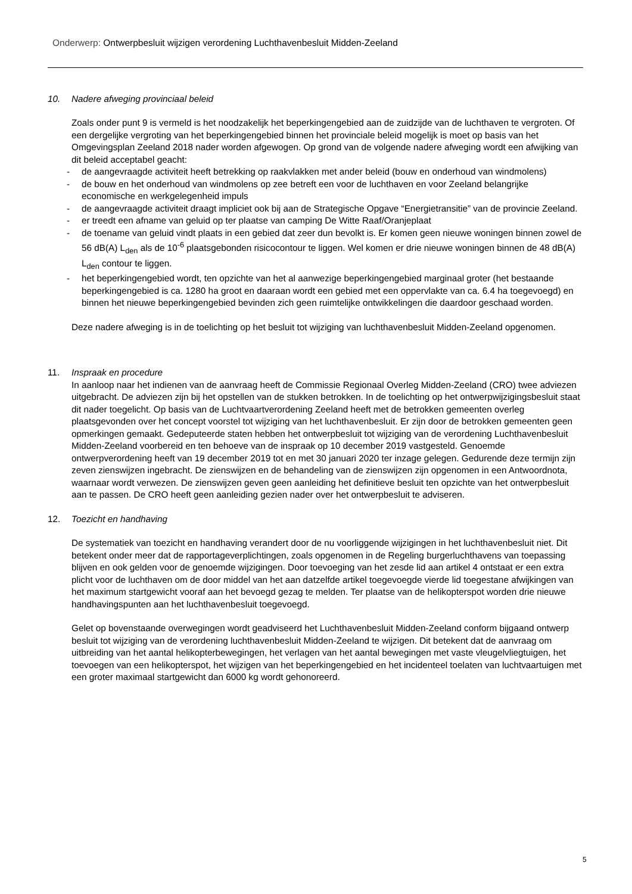Onderwerp: Ontwerpbesluit wijzigen verordening Luchthavenbesluit Midden-Zeeland
10. Nadere afweging provinciaal beleid
Zoals onder punt 9 is vermeld is het noodzakelijk het beperkingengebied aan de zuidzijde van de luchthaven te vergroten. Of een dergelijke vergroting van het beperkingengebied binnen het provinciale beleid mogelijk is moet op basis van het Omgevingsplan Zeeland 2018 nader worden afgewogen. Op grond van de volgende nadere afweging wordt een afwijking van dit beleid acceptabel geacht:
- de aangevraagde activiteit heeft betrekking op raakvlakken met ander beleid (bouw en onderhoud van windmolens)
- de bouw en het onderhoud van windmolens op zee betreft een voor de luchthaven en voor Zeeland belangrijke economische en werkgelegenheid impuls
- de aangevraagde activiteit draagt impliciet ook bij aan de Strategische Opgave “Energietransitie” van de provincie Zeeland.
- er treedt een afname van geluid op ter plaatse van camping De Witte Raaf/Oranjeplaat
- de toename van geluid vindt plaats in een gebied dat zeer dun bevolkt is. Er komen geen nieuwe woningen binnen zowel de 56 dB(A) L<sub>den</sub> als de 10<sup>-6</sup> plaatsgebonden risicocontour te liggen. Wel komen er drie nieuwe woningen binnen de 48 dB(A) L<sub>den</sub> contour te liggen.
- het beperkingengebied wordt, ten opzichte van het al aanwezige beperkingengebied marginaal groter (het bestaande beperkingengebied is ca. 1280 ha groot en daaraan wordt een gebied met een oppervlakte van ca. 6.4 ha toegevoegd) en binnen het nieuwe beperkingengebied bevinden zich geen ruimtelijke ontwikkelingen die daardoor geschaad worden.
Deze nadere afweging is in de toelichting op het besluit tot wijziging van luchthavenbesluit Midden-Zeeland opgenomen.
11. Inspraak en procedure
In aanloop naar het indienen van de aanvraag heeft de Commissie Regionaal Overleg Midden-Zeeland (CRO) twee adviezen uitgebracht. De adviezen zijn bij het opstellen van de stukken betrokken. In de toelichting op het ontwerpwijzigingsbesluit staat dit nader toegelicht. Op basis van de Luchtvaartverordening Zeeland heeft met de betrokken gemeenten overleg plaatsgevonden over het concept voorstel tot wijziging van het luchthavenbesluit. Er zijn door de betrokken gemeenten geen opmerkingen gemaakt. Gedeputeerde staten hebben het ontwerpbesluit tot wijziging van de verordening Luchthavenbesluit Midden-Zeeland voorbereid en ten behoeve van de inspraak op 10 december 2019 vastgesteld. Genoemde ontwerpverordening heeft van 19 december 2019 tot en met 30 januari 2020 ter inzage gelegen. Gedurende deze termijn zijn zeven zienswijzen ingebracht. De zienswijzen en de behandeling van de zienswijzen zijn opgenomen in een Antwoordnota, waarnaar wordt verwezen. De zienswijzen geven geen aanleiding het definitieve besluit ten opzichte van het ontwerpbesluit aan te passen. De CRO heeft geen aanleiding gezien nader over het ontwerpbesluit te adviseren.
12. Toezicht en handhaving
De systematiek van toezicht en handhaving verandert door de nu voorliggende wijzigingen in het luchthavenbesluit niet. Dit betekent onder meer dat de rapportageverplichtingen, zoals opgenomen in de Regeling burgerluchthavens van toepassing blijven en ook gelden voor de genoemde wijzigingen. Door toevoeging van het zesde lid aan artikel 4 ontstaat er een extra plicht voor de luchthaven om de door middel van het aan datzelfde artikel toegevoegde vierde lid toegestane afwijkingen van het maximum startgewicht vooraf aan het bevoegd gezag te melden. Ter plaatse van de helikopterspot worden drie nieuwe handhavingspunten aan het luchthavenbesluit toegevoegd.
Gelet op bovenstaande overwegingen wordt geadviseerd het Luchthavenbesluit Midden-Zeeland conform bijgaand ontwerp besluit tot wijziging van de verordening luchthavenbesluit Midden-Zeeland te wijzigen. Dit betekent dat de aanvraag om uitbreiding van het aantal helikopterbewegingen, het verlagen van het aantal bewegingen met vaste vleugelvliegtuigen, het toevoegen van een helikopterspot, het wijzigen van het beperkingengebied en het incidenteel toelaten van luchtvaartuigen met een groter maximaal startgewicht dan 6000 kg wordt gehonoreerd.
5